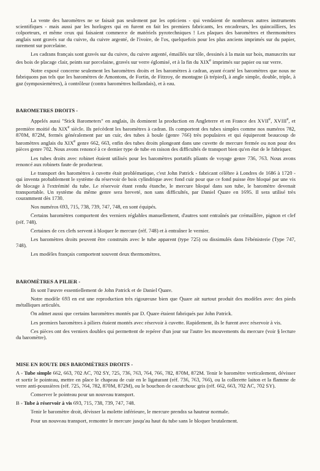La vente des baromètres ne se faisait pas seulement par les opticiens - qui vendaient de nombreux autres instruments scientifiques - mais aussi par les horlogers qui en furent en fait les premiers fabricants, les encadreurs, les quincailliers, les colporteurs, et même ceux qui faisaient commerce de matériels pyrotechniques ! Les plaques des baromètres et thermomètres anglais sont gravés sur du cuivre, du cuivre argenté, de l'ivoire, de l'os, quelquefois pour les plus anciens imprimés sur du papier, rarement sur porcelaine.
Les cadrans français sont gravés sur du cuivre, du cuivre argenté, émaillés sur tôle, dessinés à la main sur bois, manuscrits sur des bois de placage clair, peints sur porcelaine, gravés sur verre églomisé, et à la fin du XIX<sup>e</sup> imprimés sur papier ou sur verre.
Notre exposé concerne seulement les baromètres droits et les baromètres à cadran, ayant écarté les baromètres que nous ne fabriquons pas tels que les baromètres de Amontons, de Fortin, de Fitzroy, de montagne (à trépied), à angle simple, double, triple, à gaz (symposiemètres), à contrôleur (contra baromètres hollandais), et à eau.
BAROMETRES DROITS -
Appelés aussi "Stick Barometers" en anglais, ils dominent la production en Angleterre et en France des XVII<sup>e</sup>, XVIII<sup>e</sup>, et première moitié du XIX<sup>e</sup> siècle. Ils précèdent les baromètres à cadran. Ils comportent des tubes simples comme nos numéros 782, 870M, 872M, fermés généralement par un cuir, des tubes à boule (genre 766) très populaires et qui équiperont beaucoup de baromètres anglais du XIX<sup>e</sup> genre 662, 663, enfin des tubes droits plongeant dans une cuvette de mercure fermée ou non pour des pièces genre 702. Nous avons renoncé à ce dernier type de tube en raison des difficultés de transport bien qu'en état de le fabriquer.
Les tubes droits avec robinet étaient utilisés pour les baromètres portatifs pliants de voyage genre 736, 763. Nous avons renoncé aux robinets faute de producteur.
Le transport des baromètres à cuvette était problématique, c'est John Patrick - fabricant célèbre à Londres de 1686 à 1720 - qui inventa probablement le système du réservoir de bois cylindrique avec fond cuir pour que ce fond puisse être bloqué par une vis de blocage à l'extrémité du tube. Le réservoir étant rendu étanche, le mercure bloqué dans son tube, le baromètre devenait transportable. Un système du même genre sera breveté, non sans difficultés, par Daniel Quare en 1695. Il sera utilisé très couramment dès 1730.
Nos numéros 693, 715, 738, 739, 747, 748, en sont équipés.
Certains baromètres comportent des verniers réglables manuellement, d'autres sont entraînés par crémaillère, pignon et clef (réf. 748).
Certaines de ces clefs servent à bloquer le mercure (réf. 748) et à entraîner le vernier.
Les baromètres droits peuvent être construits avec le tube apparent (type 725) ou dissimulés dans l'ébénisterie (Type 747, 748).
Les modèles français comportent souvent deux thermomètres.
BAROMÈTRES A PILIER -
Ils sont l'œuvre essentiellement de John Patrick et de Daniel Quare.
Notre modèle 693 en est une reproduction très rigoureuse bien que Quare ait surtout produit des modèles avec des pieds métalliques articulés.
On admet aussi que certains baromètres montés par D. Quare étaient fabriqués par John Patrick.
Les premiers baromètres à piliers étaient montés avec réservoir à cuvette. Rapidement, ils le furent avec réservoir à vis.
Ces pièces ont des verniers doubles qui permettent de repérer d'un jour sur l'autre les mouvements du mercure (voir § lecture du baromètre).
MISE EN ROUTE DES BAROMÈTRES DROITS -
A - Tube simple 662, 663, 702 AC, 702 SY, 725, 736, 763, 764, 766, 782, 870M, 872M. Tenir le baromètre verticalement, dévisser et sortir le pointeau, mettre en place le chapeau de cuir en le ligaturant (réf. 736, 763, 766), ou la collerette laiton et la flamme de verre anti-poussières (réf. 725, 764, 782, 870M, 872M), ou le bouchon de caoutchouc gris (réf. 662, 663, 702 AC, 702 SY).
Conserver le pointeau pour un nouveau transport.
B - Tube à réservoir à vis 693, 715, 738, 739, 747, 748.
Tenir le baromètre droit, dévisser la molette inférieure, le mercure prendra sa hauteur normale.
Pour un nouveau transport, remonter le mercure jusqu'au haut du tube sans le bloquer brutalement.